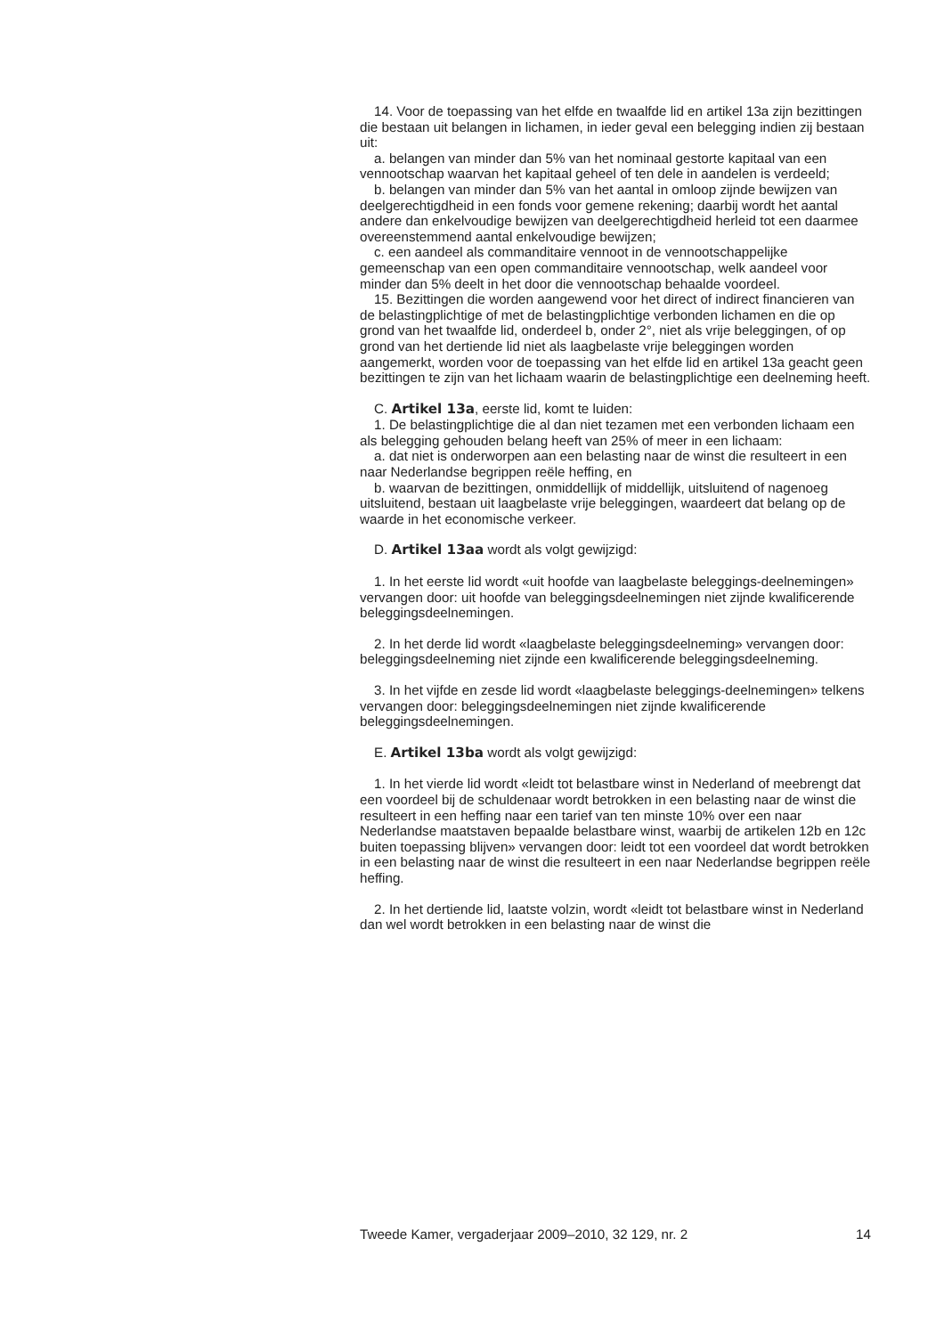14. Voor de toepassing van het elfde en twaalfde lid en artikel 13a zijn bezittingen die bestaan uit belangen in lichamen, in ieder geval een belegging indien zij bestaan uit:
a. belangen van minder dan 5% van het nominaal gestorte kapitaal van een vennootschap waarvan het kapitaal geheel of ten dele in aandelen is verdeeld;
b. belangen van minder dan 5% van het aantal in omloop zijnde bewijzen van deelgerechtigdheid in een fonds voor gemene rekening; daarbij wordt het aantal andere dan enkelvoudige bewijzen van deelgerechtigdheid herleid tot een daarmee overeenstemmend aantal enkelvoudige bewijzen;
c. een aandeel als commanditaire vennoot in de vennootschappelijke gemeenschap van een open commanditaire vennootschap, welk aandeel voor minder dan 5% deelt in het door die vennootschap behaalde voordeel.
15. Bezittingen die worden aangewend voor het direct of indirect financieren van de belastingplichtige of met de belastingplichtige verbonden lichamen en die op grond van het twaalfde lid, onderdeel b, onder 2°, niet als vrije beleggingen, of op grond van het dertiende lid niet als laagbelaste vrije beleggingen worden aangemerkt, worden voor de toepassing van het elfde lid en artikel 13a geacht geen bezittingen te zijn van het lichaam waarin de belastingplichtige een deelneming heeft.
C. Artikel 13a, eerste lid, komt te luiden:
1. De belastingplichtige die al dan niet tezamen met een verbonden lichaam een als belegging gehouden belang heeft van 25% of meer in een lichaam:
a. dat niet is onderworpen aan een belasting naar de winst die resulteert in een naar Nederlandse begrippen reële heffing, en
b. waarvan de bezittingen, onmiddellijk of middellijk, uitsluitend of nagenoeg uitsluitend, bestaan uit laagbelaste vrije beleggingen, waardeert dat belang op de waarde in het economische verkeer.
D. Artikel 13aa wordt als volgt gewijzigd:
1. In het eerste lid wordt «uit hoofde van laagbelaste beleggings-deelnemingen» vervangen door: uit hoofde van beleggingsdeelnemingen niet zijnde kwalificerende beleggingsdeelnemingen.
2. In het derde lid wordt «laagbelaste beleggingsdeelneming» vervangen door: beleggingsdeelneming niet zijnde een kwalificerende beleggingsdeelneming.
3. In het vijfde en zesde lid wordt «laagbelaste beleggings-deelnemingen» telkens vervangen door: beleggingsdeelnemingen niet zijnde kwalificerende beleggingsdeelnemingen.
E. Artikel 13ba wordt als volgt gewijzigd:
1. In het vierde lid wordt «leidt tot belastbare winst in Nederland of meebrengt dat een voordeel bij de schuldenaar wordt betrokken in een belasting naar de winst die resulteert in een heffing naar een tarief van ten minste 10% over een naar Nederlandse maatstaven bepaalde belastbare winst, waarbij de artikelen 12b en 12c buiten toepassing blijven» vervangen door: leidt tot een voordeel dat wordt betrokken in een belasting naar de winst die resulteert in een naar Nederlandse begrippen reële heffing.
2. In het dertiende lid, laatste volzin, wordt «leidt tot belastbare winst in Nederland dan wel wordt betrokken in een belasting naar de winst die
Tweede Kamer, vergaderjaar 2009–2010, 32 129, nr. 2 14